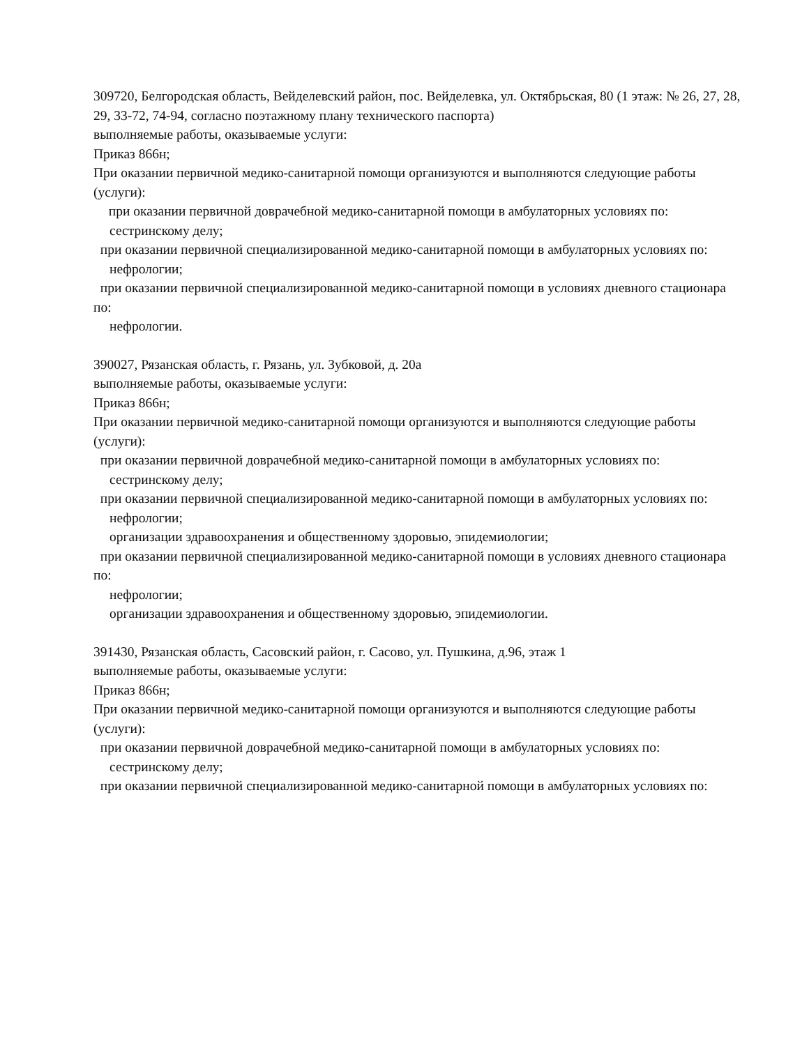309720, Белгородская область, Вейделевский район, пос. Вейделевка, ул. Октябрьская, 80 (1 этаж: № 26, 27, 28, 29, 33-72, 74-94, согласно поэтажному плану технического паспорта)
выполняемые работы, оказываемые услуги:
Приказ 866н;
При оказании первичной медико-санитарной помощи организуются и выполняются следующие работы (услуги):
при оказании первичной доврачебной медико-санитарной помощи в амбулаторных условиях по:
сестринскому делу;
при оказании первичной специализированной медико-санитарной помощи в амбулаторных условиях по:
нефрологии;
при оказании первичной специализированной медико-санитарной помощи в условиях дневного стационара по:
нефрологии.
390027, Рязанская область, г. Рязань, ул. Зубковой, д. 20а
выполняемые работы, оказываемые услуги:
Приказ 866н;
При оказании первичной медико-санитарной помощи организуются и выполняются следующие работы (услуги):
при оказании первичной доврачебной медико-санитарной помощи в амбулаторных условиях по:
сестринскому делу;
при оказании первичной специализированной медико-санитарной помощи в амбулаторных условиях по:
нефрологии;
организации здравоохранения и общественному здоровью, эпидемиологии;
при оказании первичной специализированной медико-санитарной помощи в условиях дневного стационара по:
нефрологии;
организации здравоохранения и общественному здоровью, эпидемиологии.
391430, Рязанская область, Сасовский район, г. Сасово, ул. Пушкина, д.96, этаж 1
выполняемые работы, оказываемые услуги:
Приказ 866н;
При оказании первичной медико-санитарной помощи организуются и выполняются следующие работы (услуги):
при оказании первичной доврачебной медико-санитарной помощи в амбулаторных условиях по:
сестринскому делу;
при оказании первичной специализированной медико-санитарной помощи в амбулаторных условиях по: